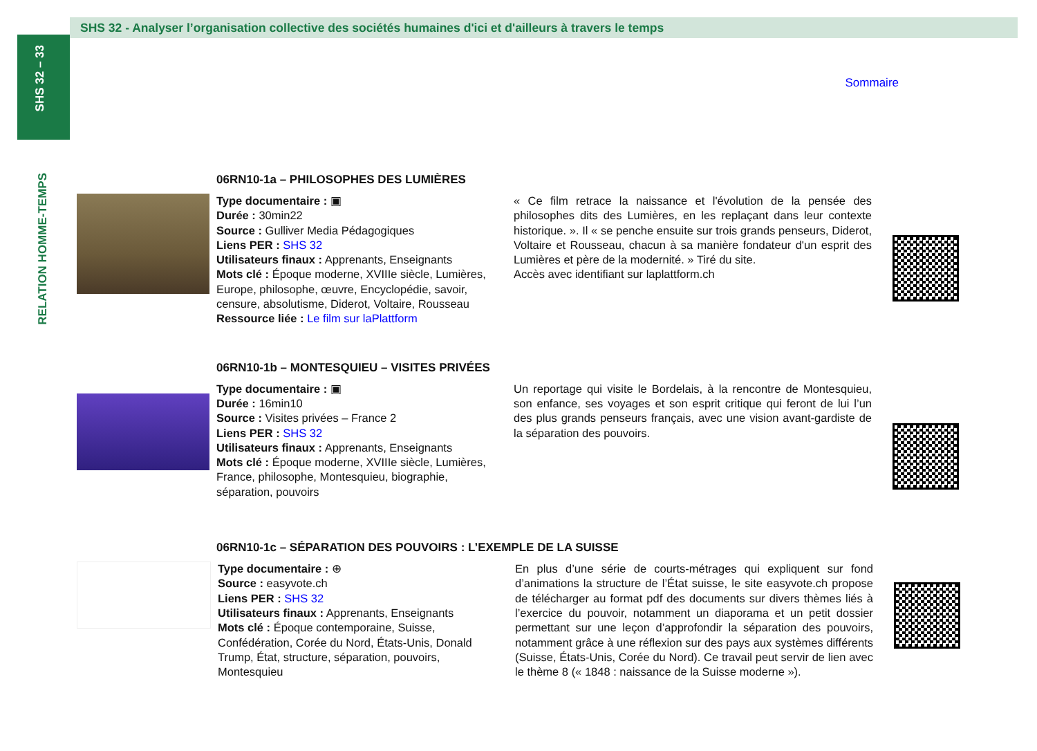SHS 32 – 33
RELATION HOMME-TEMPS
SHS 32 - Analyser l’organisation collective des sociétés humaines d'ici et d'ailleurs à travers le temps
Sommaire
06RN10-1a – PHILOSOPHES DES LUMIÈRES
Type documentaire : ▣
Durée : 30min22
Source : Gulliver Media Pédagogiques
Liens PER : SHS 32
Utilisateurs finaux : Apprenants, Enseignants
Mots clé : Époque moderne, XVIIIe siècle, Lumières, Europe, philosophe, œuvre, Encyclopédie, savoir, censure, absolutisme, Diderot, Voltaire, Rousseau
Ressource liée : Le film sur laPlattform
« Ce film retrace la naissance et l'évolution de la pensée des philosophes dits des Lumières, en les replaçant dans leur contexte historique. ». Il « se penche ensuite sur trois grands penseurs, Diderot, Voltaire et Rousseau, chacun à sa manière fondateur d'un esprit des Lumières et père de la modernité. » Tiré du site.
Accès avec identifiant sur laplattform.ch
06RN10-1b – MONTESQUIEU – VISITES PRIVÉES
Type documentaire : ▣
Durée : 16min10
Source : Visites privées – France 2
Liens PER : SHS 32
Utilisateurs finaux : Apprenants, Enseignants
Mots clé : Époque moderne, XVIIIe siècle, Lumières, France, philosophe, Montesquieu, biographie, séparation, pouvoirs
Un reportage qui visite le Bordelais, à la rencontre de Montesquieu, son enfance, ses voyages et son esprit critique qui feront de lui l’un des plus grands penseurs français, avec une vision avant-gardiste de la séparation des pouvoirs.
06RN10-1c – SÉPARATION DES POUVOIRS : L’EXEMPLE DE LA SUISSE
Type documentaire : ⊕
Source : easyvote.ch
Liens PER : SHS 32
Utilisateurs finaux : Apprenants, Enseignants
Mots clé : Époque contemporaine, Suisse, Confédération, Corée du Nord, États-Unis, Donald Trump, État, structure, séparation, pouvoirs, Montesquieu
En plus d’une série de courts-métrages qui expliquent sur fond d’animations la structure de l’État suisse, le site easyvote.ch propose de télécharger au format pdf des documents sur divers thèmes liés à l’exercice du pouvoir, notamment un diaporama et un petit dossier permettant sur une leçon d’approfondir la séparation des pouvoirs, notamment grâce à une réflexion sur des pays aux systèmes différents (Suisse, États-Unis, Corée du Nord). Ce travail peut servir de lien avec le thème 8 (« 1848 : naissance de la Suisse moderne »).